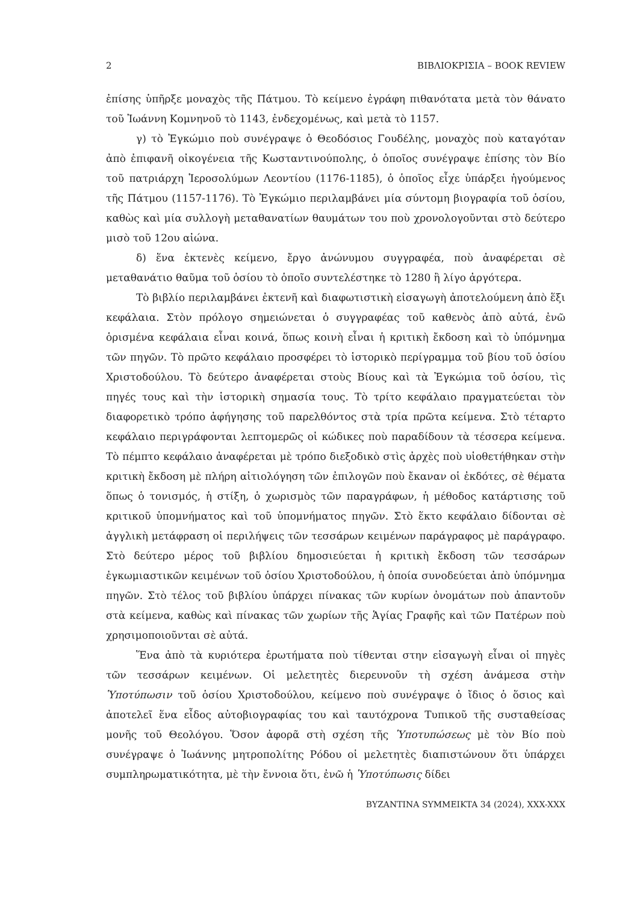2 ΒΙΒΛΙΟΚΡΙΣΙΑ – BOOK REVIEW
ἐπίσης ὑπῆρξε μοναχὸς τῆς Πάτμου. Τὸ κείμενο ἐγράφη πιθανότατα μετὰ τὸν θάνατο τοῦ Ἰωάννη Κομνηνοῦ τὸ 1143, ἐνδεχομένως, καὶ μετὰ τὸ 1157.
γ) τὸ Ἐγκώμιο ποὺ συνέγραψε ὁ Θεοδόσιος Γουδέλης, μοναχὸς ποὺ καταγόταν ἀπὸ ἐπιφανῆ οἰκογένεια τῆς Κωσταντινούπολης, ὁ ὁποῖος συνέγραψε ἐπίσης τὸν Βίο τοῦ πατριάρχη Ἱεροσολύμων Λεοντίου (1176-1185), ὁ ὁποῖος εἶχε ὑπάρξει ἡγούμενος τῆς Πάτμου (1157-1176). Τὸ Ἐγκώμιο περιλαμβάνει μία σύντομη βιογραφία τοῦ ὁσίου, καθὼς καὶ μία συλλογὴ μεταθανατίων θαυμάτων του ποὺ χρονολογοῦνται στὸ δεύτερο μισὸ τοῦ 12ου αἰώνα.
δ) ἕνα ἐκτενὲς κείμενο, ἔργο ἀνώνυμου συγγραφέα, ποὺ ἀναφέρεται σὲ μεταθανάτιο θαῦμα τοῦ ὁσίου τὸ ὁποῖο συντελέστηκε τὸ 1280 ἢ λίγο ἀργότερα.
Τὸ βιβλίο περιλαμβάνει ἐκτενῆ καὶ διαφωτιστικὴ εἰσαγωγὴ ἀποτελούμενη ἀπὸ ἕξι κεφάλαια. Στὸν πρόλογο σημειώνεται ὁ συγγραφέας τοῦ καθενὸς ἀπὸ αὐτά, ἐνῶ ὁρισμένα κεφάλαια εἶναι κοινά, ὅπως κοινὴ εἶναι ἡ κριτικὴ ἔκδοση καὶ τὸ ὑπόμνημα τῶν πηγῶν. Τὸ πρῶτο κεφάλαιο προσφέρει τὸ ἱστορικὸ περίγραμμα τοῦ βίου τοῦ ὁσίου Χριστοδούλου. Τὸ δεύτερο ἀναφέρεται στοὺς Βίους καὶ τὰ Ἐγκώμια τοῦ ὁσίου, τὶς πηγές τους καὶ τὴν ἱστορικὴ σημασία τους. Τὸ τρίτο κεφάλαιο πραγματεύεται τὸν διαφορετικὸ τρόπο ἀφήγησης τοῦ παρελθόντος στὰ τρία πρῶτα κείμενα. Στὸ τέταρτο κεφάλαιο περιγράφονται λεπτομερῶς οἱ κώδικες ποὺ παραδίδουν τὰ τέσσερα κείμενα. Τὸ πέμπτο κεφάλαιο ἀναφέρεται μὲ τρόπο διεξοδικὸ στὶς ἀρχὲς ποὺ υἱοθετήθηκαν στὴν κριτικὴ ἔκδοση μὲ πλήρη αἰτιολόγηση τῶν ἐπιλογῶν ποὺ ἔκαναν οἱ ἐκδότες, σὲ θέματα ὅπως ὁ τονισμός, ἡ στίξη, ὁ χωρισμὸς τῶν παραγράφων, ἡ μέθοδος κατάρτισης τοῦ κριτικοῦ ὑπομνήματος καὶ τοῦ ὑπομνήματος πηγῶν. Στὸ ἕκτο κεφάλαιο δίδονται σὲ ἀγγλικὴ μετάφραση οἱ περιλήψεις τῶν τεσσάρων κειμένων παράγραφος μὲ παράγραφο. Στὸ δεύτερο μέρος τοῦ βιβλίου δημοσιεύεται ἡ κριτικὴ ἔκδοση τῶν τεσσάρων ἐγκωμιαστικῶν κειμένων τοῦ ὁσίου Χριστοδούλου, ἡ ὁποία συνοδεύεται ἀπὸ ὑπόμνημα πηγῶν. Στὸ τέλος τοῦ βιβλίου ὑπάρχει πίνακας τῶν κυρίων ὀνομάτων ποὺ ἀπαντοῦν στὰ κείμενα, καθὼς καὶ πίνακας τῶν χωρίων τῆς Ἁγίας Γραφῆς καὶ τῶν Πατέρων ποὺ χρησιμοποιοῦνται σὲ αὐτά.
Ἕνα ἀπὸ τὰ κυριότερα ἐρωτήματα ποὺ τίθενται στην εἰσαγωγὴ εἶναι οἱ πηγὲς τῶν τεσσάρων κειμένων. Οἱ μελετητὲς διερευνοῦν τὴ σχέση ἀνάμεσα στὴν Ὑποτύπωσιν τοῦ ὁσίου Χριστοδούλου, κείμενο ποὺ συνέγραψε ὁ ἴδιος ὁ ὅσιος καὶ ἀποτελεῖ ἕνα εἶδος αὐτοβιογραφίας του καὶ ταυτόχρονα Τυπικοῦ τῆς συσταθείσας μονῆς τοῦ Θεολόγου. Ὅσον ἀφορᾶ στὴ σχέση τῆς Ὑποτυπώσεως μὲ τὸν Βίο ποὺ συνέγραψε ὁ Ἰωάννης μητροπολίτης Ρόδου οἱ μελετητὲς διαπιστώνουν ὅτι ὑπάρχει συμπληρωματικότητα, μὲ τὴν ἔννοια ὅτι, ἐνῶ ἡ Ὑποτύπωσις δίδει
BYZANTINA SYMMEIKTA 34 (2024), XXX-XXX